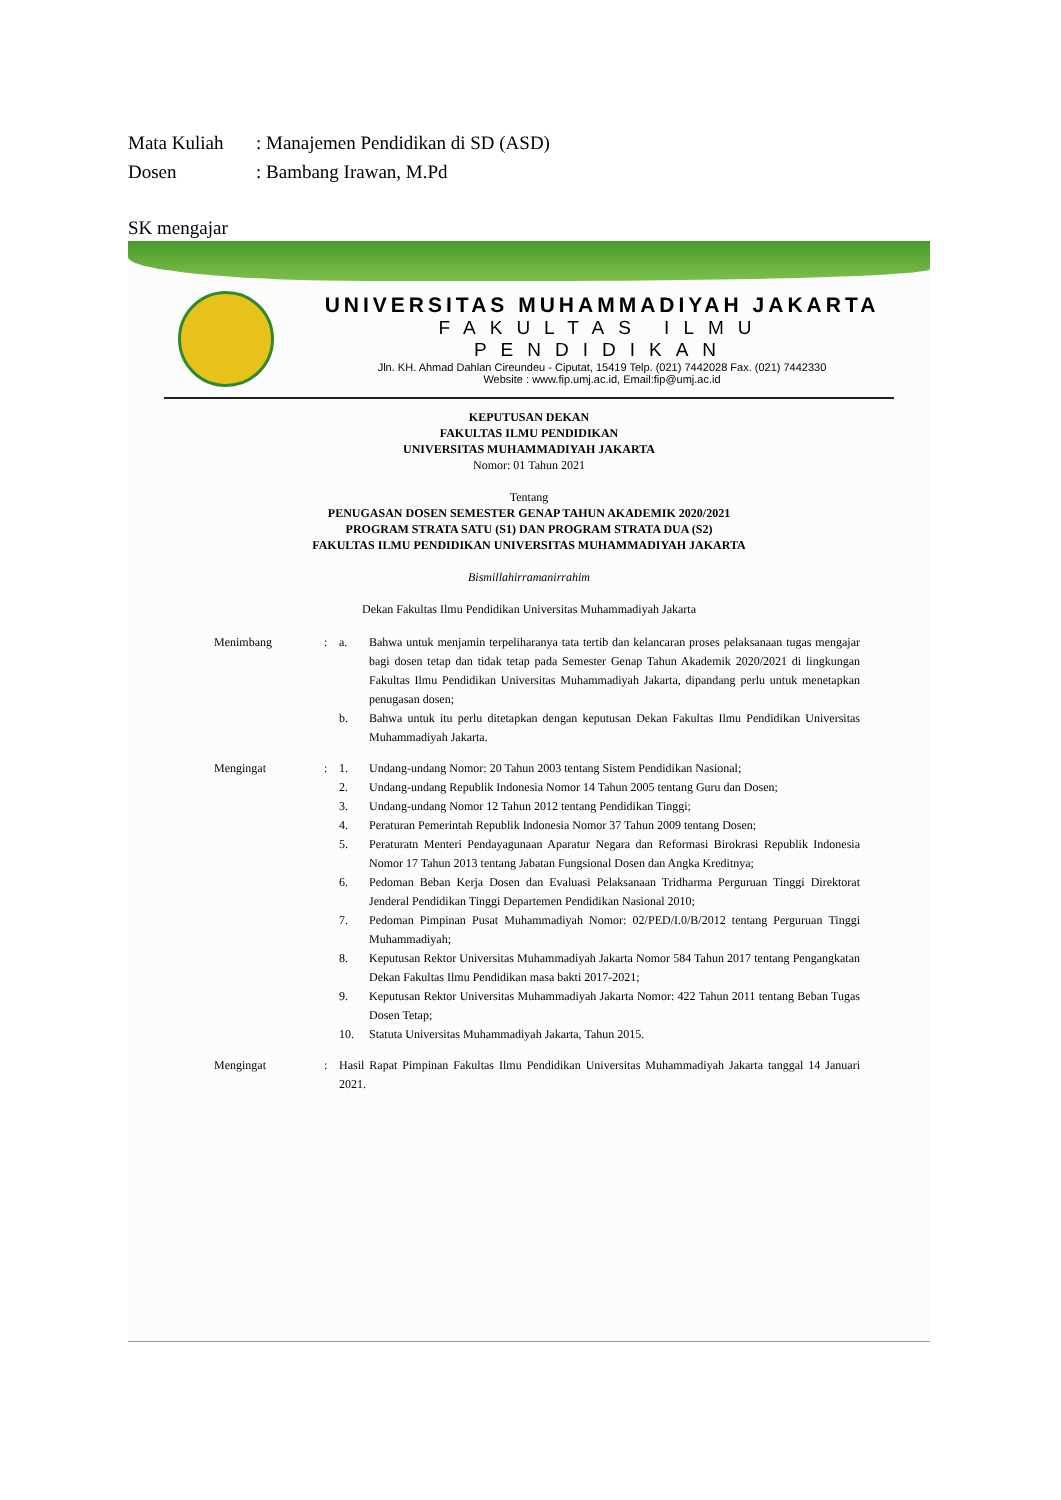Mata Kuliah: Manajemen Pendidikan di SD (ASD)
Dosen: Bambang Irawan, M.Pd
SK mengajar
UNIVERSITAS MUHAMMADIYAH JAKARTA
FAKULTAS ILMU PENDIDIKAN
Jln. KH. Ahmad Dahlan Cireundeu - Ciputat, 15419 Telp. (021) 7442028 Fax. (021) 7442330
Website : www.fip.umj.ac.id, Email:fip@umj.ac.id
KEPUTUSAN DEKAN
FAKULTAS ILMU PENDIDIKAN
UNIVERSITAS MUHAMMADIYAH JAKARTA
Nomor: 01 Tahun 2021
Tentang
PENUGASAN DOSEN SEMESTER GENAP TAHUN AKADEMIK 2020/2021
PROGRAM STRATA SATU (S1) DAN PROGRAM STRATA DUA (S2)
FAKULTAS ILMU PENDIDIKAN UNIVERSITAS MUHAMMADIYAH JAKARTA
Bismillahirramanirrahim
Dekan Fakultas Ilmu Pendidikan Universitas Muhammadiyah Jakarta
Menimbang : a. Bahwa untuk menjamin terpeliharanya tata tertib dan kelancaran proses pelaksanaan tugas mengajar bagi dosen tetap dan tidak tetap pada Semester Genap Tahun Akademik 2020/2021 di lingkungan Fakultas Ilmu Pendidikan Universitas Muhammadiyah Jakarta, dipandang perlu untuk menetapkan penugasan dosen;
b. Bahwa untuk itu perlu ditetapkan dengan keputusan Dekan Fakultas Ilmu Pendidikan Universitas Muhammadiyah Jakarta.
Mengingat : 1. Undang-undang Nomor: 20 Tahun 2003 tentang Sistem Pendidikan Nasional;
2. Undang-undang Republik Indonesia Nomor 14 Tahun 2005 tentang Guru dan Dosen;
3. Undang-undang Nomor 12 Tahun 2012 tentang Pendidikan Tinggi;
4. Peraturan Pemerintah Republik Indonesia Nomor 37 Tahun 2009 tentang Dosen;
5. Peraturatn Menteri Pendayagunaan Aparatur Negara dan Reformasi Birokrasi Republik Indonesia Nomor 17 Tahun 2013 tentang Jabatan Fungsional Dosen dan Angka Kreditnya;
6. Pedoman Beban Kerja Dosen dan Evaluasi Pelaksanaan Tridharma Perguruan Tinggi Direktorat Jenderal Pendidikan Tinggi Departemen Pendidikan Nasional 2010;
7. Pedoman Pimpinan Pusat Muhammadiyah Nomor: 02/PED/I.0/B/2012 tentang Perguruan Tinggi Muhammadiyah;
8. Keputusan Rektor Universitas Muhammadiyah Jakarta Nomor 584 Tahun 2017 tentang Pengangkatan Dekan Fakultas Ilmu Pendidikan masa bakti 2017-2021;
9. Keputusan Rektor Universitas Muhammadiyah Jakarta Nomor: 422 Tahun 2011 tentang Beban Tugas Dosen Tetap;
10. Statuta Universitas Muhammadiyah Jakarta, Tahun 2015.
Mengingat : Hasil Rapat Pimpinan Fakultas Ilmu Pendidikan Universitas Muhammadiyah Jakarta tanggal 14 Januari 2021.